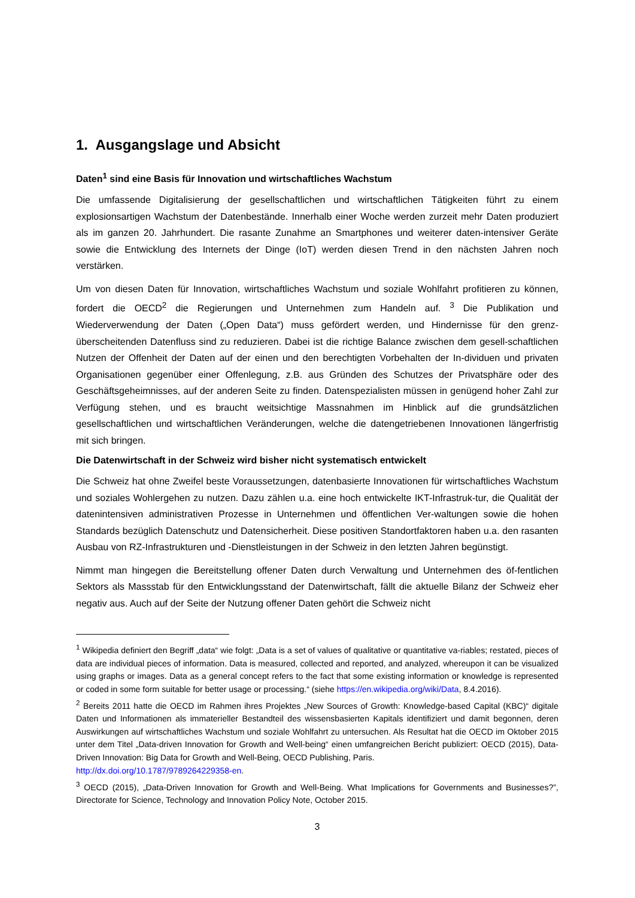1. Ausgangslage und Absicht
Daten<sup>1</sup> sind eine Basis für Innovation und wirtschaftliches Wachstum
Die umfassende Digitalisierung der gesellschaftlichen und wirtschaftlichen Tätigkeiten führt zu einem explosionsartigen Wachstum der Datenbestände. Innerhalb einer Woche werden zurzeit mehr Daten produziert als im ganzen 20. Jahrhundert. Die rasante Zunahme an Smartphones und weiterer daten-intensiver Geräte sowie die Entwicklung des Internets der Dinge (IoT) werden diesen Trend in den nächsten Jahren noch verstärken.
Um von diesen Daten für Innovation, wirtschaftliches Wachstum und soziale Wohlfahrt profitieren zu können, fordert die OECD<sup>2</sup> die Regierungen und Unternehmen zum Handeln auf. <sup>3</sup> Die Publikation und Wiederverwendung der Daten („Open Data“) muss gefördert werden, und Hindernisse für den grenz-überscheitenden Datenfluss sind zu reduzieren. Dabei ist die richtige Balance zwischen dem gesell-schaftlichen Nutzen der Offenheit der Daten auf der einen und den berechtigten Vorbehalten der In-dividuen und privaten Organisationen gegenüber einer Offenlegung, z.B. aus Gründen des Schutzes der Privatsphäre oder des Geschäftsgeheimnisses, auf der anderen Seite zu finden. Datenspezialisten müssen in genügend hoher Zahl zur Verfügung stehen, und es braucht weitsichtige Massnahmen im Hinblick auf die grundsätzlichen gesellschaftlichen und wirtschaftlichen Veränderungen, welche die datengetriebenen Innovationen längerfristig mit sich bringen.
Die Datenwirtschaft in der Schweiz wird bisher nicht systematisch entwickelt
Die Schweiz hat ohne Zweifel beste Voraussetzungen, datenbasierte Innovationen für wirtschaftliches Wachstum und soziales Wohlergehen zu nutzen. Dazu zählen u.a. eine hoch entwickelte IKT-Infrastruk-tur, die Qualität der datenintensiven administrativen Prozesse in Unternehmen und öffentlichen Ver-waltungen sowie die hohen Standards bezüglich Datenschutz und Datensicherheit. Diese positiven Standortfaktoren haben u.a. den rasanten Ausbau von RZ-Infrastrukturen und -Dienstleistungen in der Schweiz in den letzten Jahren begünstigt.
Nimmt man hingegen die Bereitstellung offener Daten durch Verwaltung und Unternehmen des öf-fentlichen Sektors als Massstab für den Entwicklungsstand der Datenwirtschaft, fällt die aktuelle Bilanz der Schweiz eher negativ aus. Auch auf der Seite der Nutzung offener Daten gehört die Schweiz nicht
<sup>1</sup> Wikipedia definiert den Begriff „data“ wie folgt: „Data is a set of values of qualitative or quantitative va-riables; restated, pieces of data are individual pieces of information. Data is measured, collected and reported, and analyzed, whereupon it can be visualized using graphs or images. Data as a general concept refers to the fact that some existing information or knowledge is represented or coded in some form suitable for better usage or processing.“ (siehe https://en.wikipedia.org/wiki/Data, 8.4.2016).
<sup>2</sup> Bereits 2011 hatte die OECD im Rahmen ihres Projektes „New Sources of Growth: Knowledge-based Capital (KBC)“ digitale Daten und Informationen als immaterieller Bestandteil des wissensbasierten Kapitals identifiziert und damit begonnen, deren Auswirkungen auf wirtschaftliches Wachstum und soziale Wohlfahrt zu untersuchen. Als Resultat hat die OECD im Oktober 2015 unter dem Titel „Data-driven Innovation for Growth and Well-being“ einen umfangreichen Bericht publiziert: OECD (2015), Data-Driven Innovation: Big Data for Growth and Well-Being, OECD Publishing, Paris.
http://dx.doi.org/10.1787/9789264229358-en.
<sup>3</sup> OECD (2015), „Data-Driven Innovation for Growth and Well-Being. What Implications for Governments and Businesses?”, Directorate for Science, Technology and Innovation Policy Note, October 2015.
3